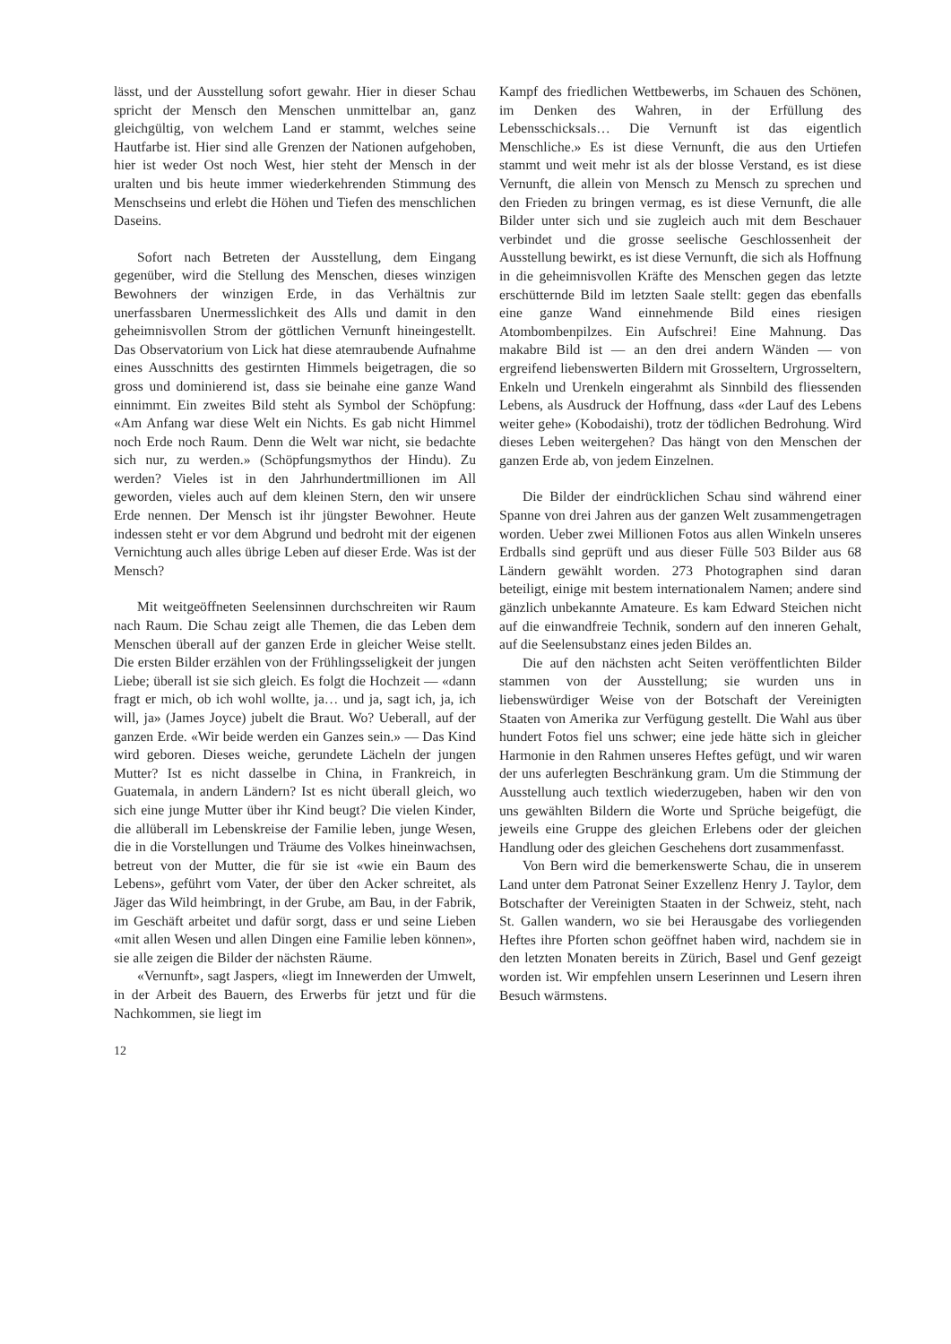lässt, und der Ausstellung sofort gewahr. Hier in dieser Schau spricht der Mensch den Menschen unmittelbar an, ganz gleichgültig, von welchem Land er stammt, welches seine Hautfarbe ist. Hier sind alle Grenzen der Nationen aufgehoben, hier ist weder Ost noch West, hier steht der Mensch in der uralten und bis heute immer wiederkehrenden Stimmung des Menschseins und erlebt die Höhen und Tiefen des menschlichen Daseins.
Sofort nach Betreten der Ausstellung, dem Eingang gegenüber, wird die Stellung des Menschen, dieses winzigen Bewohners der winzigen Erde, in das Verhältnis zur unerfassbaren Unermesslichkeit des Alls und damit in den geheimnisvollen Strom der göttlichen Vernunft hineingestellt. Das Observatorium von Lick hat diese atemraubende Aufnahme eines Ausschnitts des gestirnten Himmels beigetragen, die so gross und dominierend ist, dass sie beinahe eine ganze Wand einnimmt. Ein zweites Bild steht als Symbol der Schöpfung: «Am Anfang war diese Welt ein Nichts. Es gab nicht Himmel noch Erde noch Raum. Denn die Welt war nicht, sie bedachte sich nur, zu werden.» (Schöpfungsmythos der Hindu). Zu werden? Vieles ist in den Jahrhundertmillionen im All geworden, vieles auch auf dem kleinen Stern, den wir unsere Erde nennen. Der Mensch ist ihr jüngster Bewohner. Heute indessen steht er vor dem Abgrund und bedroht mit der eigenen Vernichtung auch alles übrige Leben auf dieser Erde. Was ist der Mensch?
Mit weitgeöffneten Seelensinnen durchschreiten wir Raum nach Raum. Die Schau zeigt alle Themen, die das Leben dem Menschen überall auf der ganzen Erde in gleicher Weise stellt. Die ersten Bilder erzählen von der Frühlingsseligkeit der jungen Liebe; überall ist sie sich gleich. Es folgt die Hochzeit — «dann fragt er mich, ob ich wohl wollte, ja… und ja, sagt ich, ja, ich will, ja» (James Joyce) jubelt die Braut. Wo? Ueberall, auf der ganzen Erde. «Wir beide werden ein Ganzes sein.» — Das Kind wird geboren. Dieses weiche, gerundete Lächeln der jungen Mutter? Ist es nicht dasselbe in China, in Frankreich, in Guatemala, in andern Ländern? Ist es nicht überall gleich, wo sich eine junge Mutter über ihr Kind beugt? Die vielen Kinder, die allüberall im Lebenskreise der Familie leben, junge Wesen, die in die Vorstellungen und Träume des Volkes hineinwachsen, betreut von der Mutter, die für sie ist «wie ein Baum des Lebens», geführt vom Vater, der über den Acker schreitet, als Jäger das Wild heimbringt, in der Grube, am Bau, in der Fabrik, im Geschäft arbeitet und dafür sorgt, dass er und seine Lieben «mit allen Wesen und allen Dingen eine Familie leben können», sie alle zeigen die Bilder der nächsten Räume.
«Vernunft», sagt Jaspers, «liegt im Innewerden der Umwelt, in der Arbeit des Bauern, des Erwerbs für jetzt und für die Nachkommen, sie liegt im
Kampf des friedlichen Wettbewerbs, im Schauen des Schönen, im Denken des Wahren, in der Erfüllung des Lebensschicksals… Die Vernunft ist das eigentlich Menschliche.» Es ist diese Vernunft, die aus den Urtiefen stammt und weit mehr ist als der blosse Verstand, es ist diese Vernunft, die allein von Mensch zu Mensch zu sprechen und den Frieden zu bringen vermag, es ist diese Vernunft, die alle Bilder unter sich und sie zugleich auch mit dem Beschauer verbindet und die grosse seelische Geschlossenheit der Ausstellung bewirkt, es ist diese Vernunft, die sich als Hoffnung in die geheimnisvollen Kräfte des Menschen gegen das letzte erschütternde Bild im letzten Saale stellt: gegen das ebenfalls eine ganze Wand einnehmende Bild eines riesigen Atombombenpilzes. Ein Aufschrei! Eine Mahnung. Das makabre Bild ist — an den drei andern Wänden — von ergreifend liebenswerten Bildern mit Grosseltern, Urgrosseltern, Enkeln und Urenkeln eingerahmt als Sinnbild des fliessenden Lebens, als Ausdruck der Hoffnung, dass «der Lauf des Lebens weiter gehe» (Kobodaishi), trotz der tödlichen Bedrohung. Wird dieses Leben weitergehen? Das hängt von den Menschen der ganzen Erde ab, von jedem Einzelnen.
Die Bilder der eindrücklichen Schau sind während einer Spanne von drei Jahren aus der ganzen Welt zusammengetragen worden. Ueber zwei Millionen Fotos aus allen Winkeln unseres Erdballs sind geprüft und aus dieser Fülle 503 Bilder aus 68 Ländern gewählt worden. 273 Photographen sind daran beteiligt, einige mit bestem internationalem Namen; andere sind gänzlich unbekannte Amateure. Es kam Edward Steichen nicht auf die einwandfreie Technik, sondern auf den inneren Gehalt, auf die Seelensubstanz eines jeden Bildes an.
Die auf den nächsten acht Seiten veröffentlichten Bilder stammen von der Ausstellung; sie wurden uns in liebenswürdiger Weise von der Botschaft der Vereinigten Staaten von Amerika zur Verfügung gestellt. Die Wahl aus über hundert Fotos fiel uns schwer; eine jede hätte sich in gleicher Harmonie in den Rahmen unseres Heftes gefügt, und wir waren der uns auferlegten Beschränkung gram. Um die Stimmung der Ausstellung auch textlich wiederzugeben, haben wir den von uns gewählten Bildern die Worte und Sprüche beigefügt, die jeweils eine Gruppe des gleichen Erlebens oder der gleichen Handlung oder des gleichen Geschehens dort zusammenfasst.
Von Bern wird die bemerkenswerte Schau, die in unserem Land unter dem Patronat Seiner Exzellenz Henry J. Taylor, dem Botschafter der Vereinigten Staaten in der Schweiz, steht, nach St. Gallen wandern, wo sie bei Herausgabe des vorliegenden Heftes ihre Pforten schon geöffnet haben wird, nachdem sie in den letzten Monaten bereits in Zürich, Basel und Genf gezeigt worden ist. Wir empfehlen unsern Leserinnen und Lesern ihren Besuch wärmstens.
12